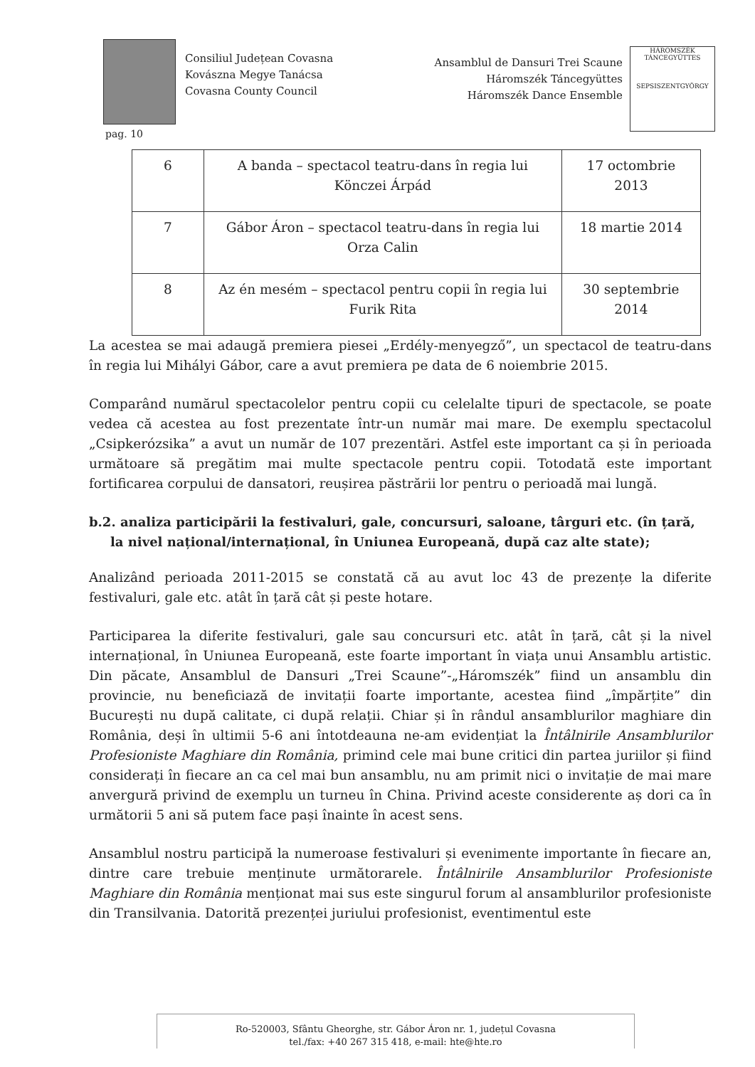Consiliul Județean Covasna
Kovászna Megye Tanácsa
Covasna County Council
Ansamblul de Dansuri Trei Scaune
Háromszék Táncegyüttes
Háromszék Dance Ensemble
HÁROMSZÉK TÁNCEGYÜTTES
SEPSISZENTGYÖRGY
pag. 10
| 6 | A banda – spectacol teatru-dans în regia lui Könczei Árpád | 17 octombrie 2013 |
| 7 | Gábor Áron – spectacol teatru-dans în regia lui Orza Calin | 18 martie 2014 |
| 8 | Az én mesém – spectacol pentru copii în regia lui Furik Rita | 30 septembrie 2014 |
La acestea se mai adaugă premiera piesei „Erdély-menyegző”, un spectacol de teatru-dans în regia lui Mihályi Gábor, care a avut premiera pe data de 6 noiembrie 2015.
Comparând numărul spectacolelor pentru copii cu celelalte tipuri de spectacole, se poate vedea că acestea au fost prezentate într-un număr mai mare. De exemplu spectacolul „Csipkerózsika” a avut un număr de 107 prezentări. Astfel este important ca și în perioada următoare să pregătim mai multe spectacole pentru copii. Totodată este important fortificarea corpului de dansatori, reușirea păstrării lor pentru o perioadă mai lungă.
b.2. analiza participării la festivaluri, gale, concursuri, saloane, târguri etc. (în țară, la nivel național/internațional, în Uniunea Europeană, după caz alte state);
Analizând perioada 2011-2015 se constată că au avut loc 43 de prezențe la diferite festivaluri, gale etc. atât în țară cât și peste hotare.
Participarea la diferite festivaluri, gale sau concursuri etc. atât în țară, cât și la nivel internațional, în Uniunea Europeană, este foarte important în viața unui Ansamblu artistic. Din păcate, Ansamblul de Dansuri „Trei Scaune”-„Háromszék” fiind un ansamblu din provincie, nu beneficiază de invitații foarte importante, acestea fiind „împărțite” din București nu după calitate, ci după relații. Chiar și în rândul ansamblurilor maghiare din România, deși în ultimii 5-6 ani întotdeauna ne-am evidențiat la Întâlnirile Ansamblurilor Profesioniste Maghiare din România, primind cele mai bune critici din partea juriilor și fiind considerați în fiecare an ca cel mai bun ansamblu, nu am primit nici o invitație de mai mare anvergură privind de exemplu un turneu în China. Privind aceste considerente aș dori ca în următorii 5 ani să putem face pași înainte în acest sens.
Ansamblul nostru participă la numeroase festivaluri și evenimente importante în fiecare an, dintre care trebuie menținute următorarele. Întâlnirile Ansamblurilor Profesioniste Maghiare din România menționat mai sus este singurul forum al ansamblurilor profesioniste din Transilvania. Datorită prezenței juriului profesionist, eventimentul este
Ro-520003, Sfântu Gheorghe, str. Gábor Áron nr. 1, județul Covasna
tel./fax: +40 267 315 418, e-mail: hte@hte.ro